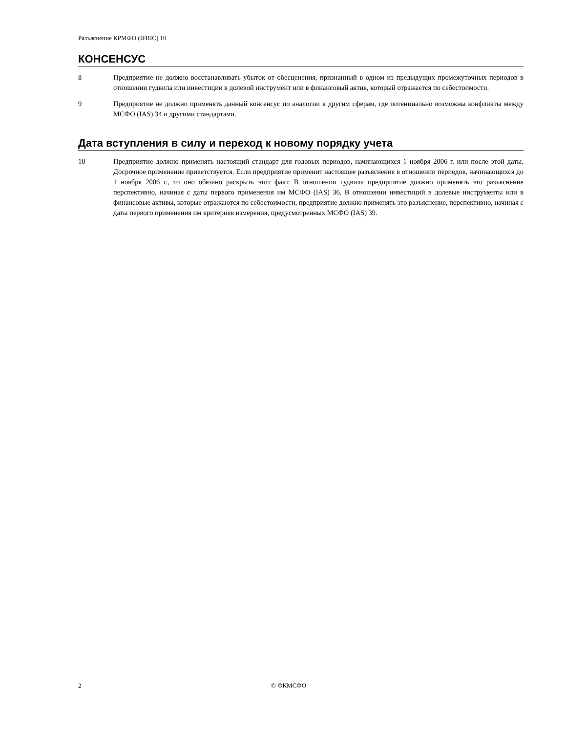Разъяснение КРМФО (IFRIC) 10
КОНСЕНСУС
8 Предприятие не должно восстанавливать убыток от обесценения, признанный в одном из предыдущих промежуточных периодов в отношении гудвила или инвестиции в долевой инструмент или в финансовый актив, который отражается по себестоимости.
9 Предприятие не должно применять данный консенсус по аналогии к другим сферам, где потенциально возможны конфликты между МСФО (IAS) 34 и другими стандартами.
Дата вступления в силу и переход к новому порядку учета
10 Предприятие должно применять настоящий стандарт для годовых периодов, начинающихся 1 ноября 2006 г. или после этой даты. Досрочное применение приветствуется. Если предприятие применит настоящее разъяснение в отношении периодов, начинающихся до 1 ноября 2006 г., то оно обязано раскрыть этот факт. В отношении гудвила предприятие должно применять это разъяснение перспективно, начиная с даты первого применения им МСФО (IAS) 36. В отношении инвестиций в долевые инструменты или в финансовые активы, которые отражаются по себестоимости, предприятие должно применять это разъяснение, перспективно, начиная с даты первого применения им критериев измерения, предусмотренных МСФО (IAS) 39.
2 © ФКМСФО